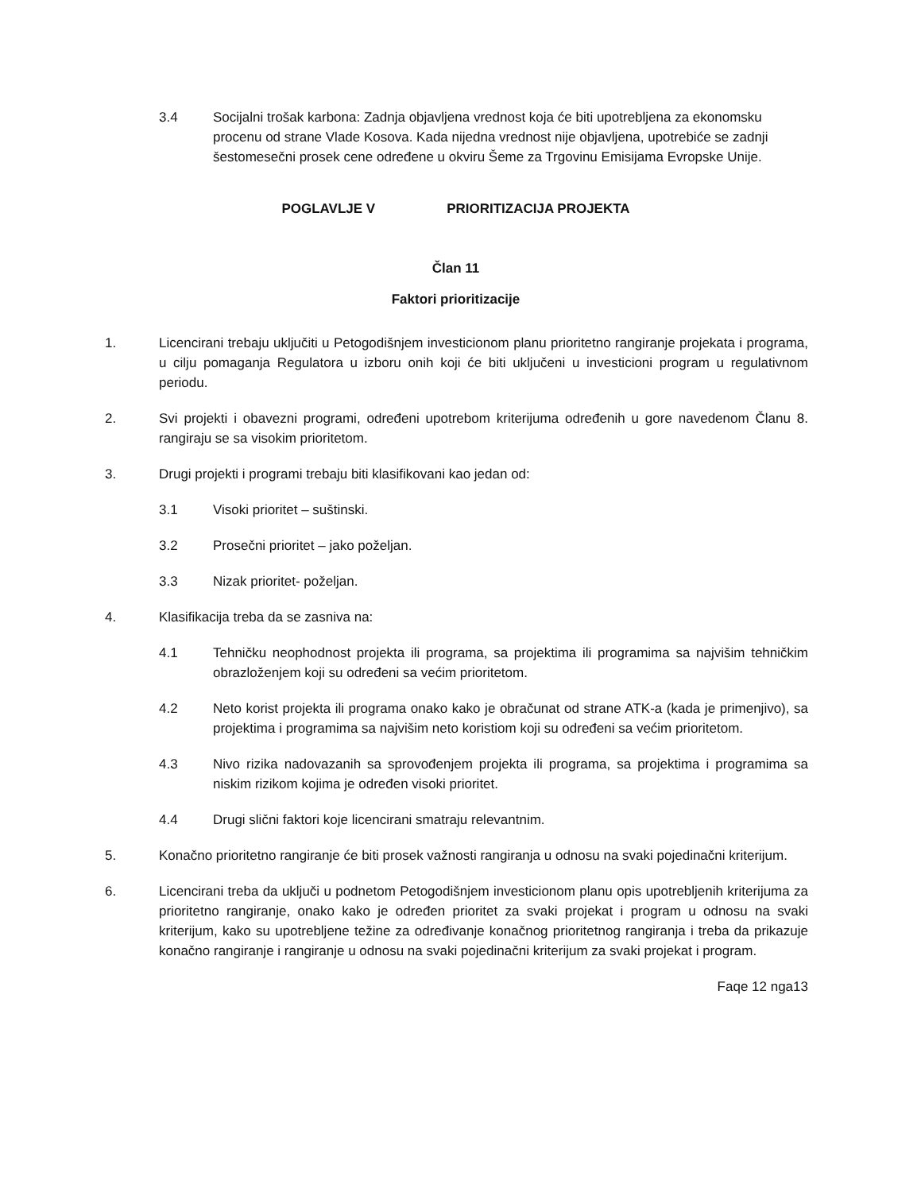3.4 Socijalni trošak karbona: Zadnja objavljena vrednost koja će biti upotrebljena za ekonomsku procenu od strane Vlade Kosova. Kada nijedna vrednost nije objavljena, upotrebiće se zadnji šestomesečni prosek cene određene u okviru Šeme za Trgovinu Emisijama Evropske Unije.
POGLAVLJE V PRIORITIZACIJA PROJEKTA
Član 11
Faktori prioritizacije
1. Licencirani trebaju uključiti u Petogodišnjem investicionom planu prioritetno rangiranje projekata i programa, u cilju pomaganja Regulatora u izboru onih koji će biti uključeni u investicioni program u regulativnom periodu.
2. Svi projekti i obavezni programi, određeni upotrebom kriterijuma određenih u gore navedenom Članu 8. rangiraju se sa visokim prioritetom.
3. Drugi projekti i programi trebaju biti klasifikovani kao jedan od:
3.1 Visoki prioritet – suštinski.
3.2 Prosečni prioritet – jako poželjan.
3.3 Nizak prioritet- poželjan.
4. Klasifikacija treba da se zasniva na:
4.1 Tehničku neophodnost projekta ili programa, sa projektima ili programima sa najvišim tehničkim obrazloženjem koji su određeni sa većim prioritetom.
4.2 Neto korist projekta ili programa onako kako je obračunat od strane ATK-a (kada je primenjivo), sa projektima i programima sa najvišim neto koristiom koji su određeni sa većim prioritetom.
4.3 Nivo rizika nadovazanih sa sprovođenjem projekta ili programa, sa projektima i programima sa niskim rizikom kojima je određen visoki prioritet.
4.4 Drugi slični faktori koje licencirani smatraju relevantnim.
5. Konačno prioritetno rangiranje će biti prosek važnosti rangiranja u odnosu na svaki pojedinačni kriterijum.
6. Licencirani treba da uključi u podnetom Petogodišnjem investicionom planu opis upotrebljenih kriterijuma za prioritetno rangiranje, onako kako je određen prioritet za svaki projekat i program u odnosu na svaki kriterijum, kako su upotrebljene težine za određivanje konačnog prioritetnog rangiranja i treba da prikazuje konačno rangiranje i rangiranje u odnosu na svaki pojedinačni kriterijum za svaki projekat i program.
Faqe 12 nga13